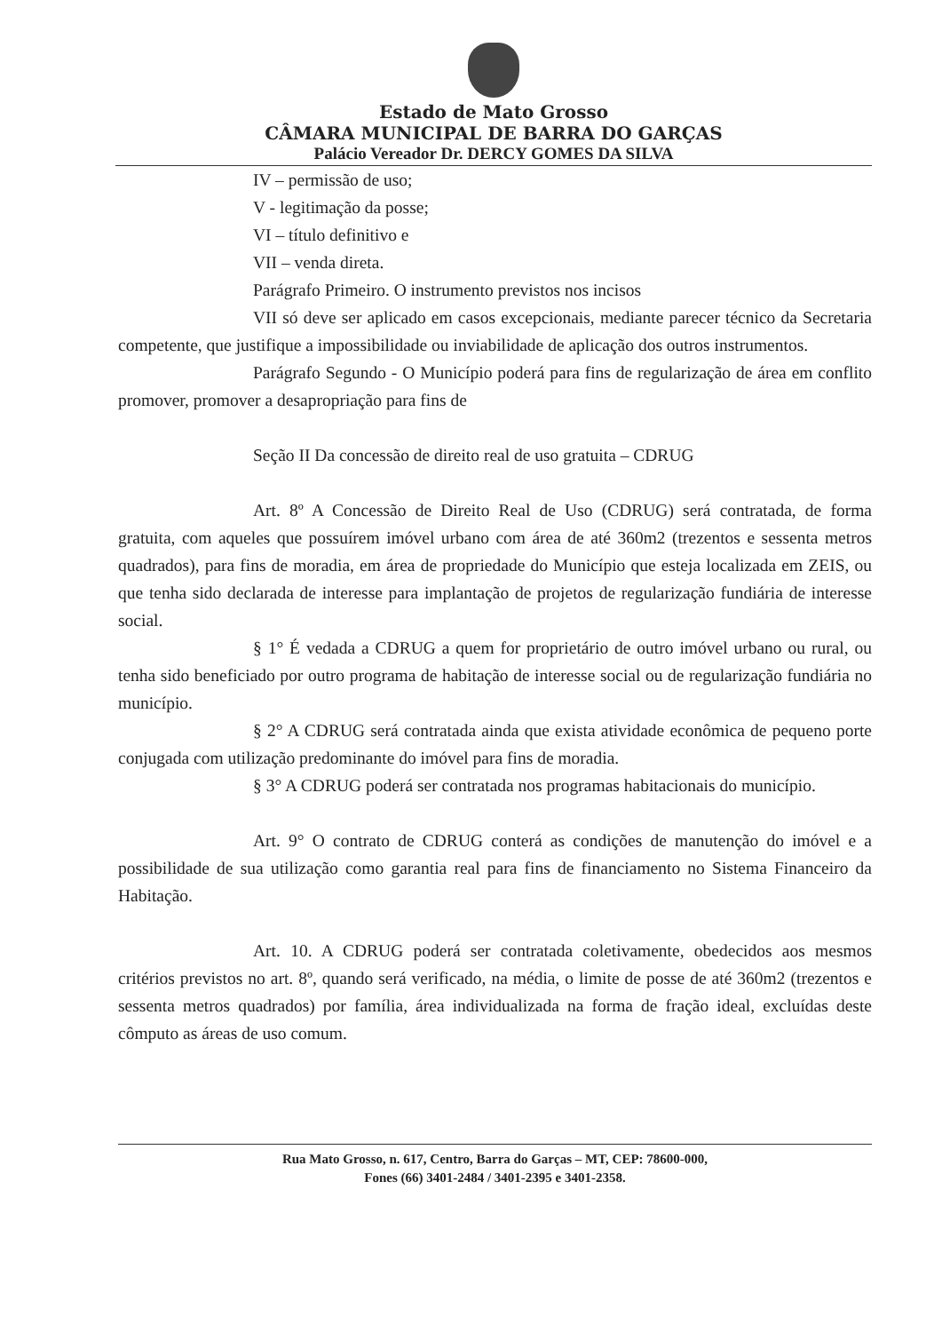Estado de Mato Grosso
CÂMARA MUNICIPAL DE BARRA DO GARÇAS
Palácio Vereador Dr. DERCY GOMES DA SILVA
IV – permissão de uso;
V - legitimação da posse;
VI – título definitivo e
VII – venda direta.
Parágrafo Primeiro. O instrumento previstos nos incisos
VII só deve ser aplicado em casos excepcionais, mediante parecer técnico da Secretaria competente, que justifique a impossibilidade ou inviabilidade de aplicação dos outros instrumentos.
Parágrafo Segundo - O Município poderá para fins de regularização de área em conflito promover, promover a desapropriação para fins de
Seção II Da concessão de direito real de uso gratuita – CDRUG
Art. 8º A Concessão de Direito Real de Uso (CDRUG) será contratada, de forma gratuita, com aqueles que possuírem imóvel urbano com área de até 360m2 (trezentos e sessenta metros quadrados), para fins de moradia, em área de propriedade do Município que esteja localizada em ZEIS, ou que tenha sido declarada de interesse para implantação de projetos de regularização fundiária de interesse social.
§ 1° É vedada a CDRUG a quem for proprietário de outro imóvel urbano ou rural, ou tenha sido beneficiado por outro programa de habitação de interesse social ou de regularização fundiária no município.
§ 2° A CDRUG será contratada ainda que exista atividade econômica de pequeno porte conjugada com utilização predominante do imóvel para fins de moradia.
§ 3° A CDRUG poderá ser contratada nos programas habitacionais do município.
Art. 9° O contrato de CDRUG conterá as condições de manutenção do imóvel e a possibilidade de sua utilização como garantia real para fins de financiamento no Sistema Financeiro da Habitação.
Art. 10. A CDRUG poderá ser contratada coletivamente, obedecidos aos mesmos critérios previstos no art. 8º, quando será verificado, na média, o limite de posse de até 360m2 (trezentos e sessenta metros quadrados) por família, área individualizada na forma de fração ideal, excluídas deste cômputo as áreas de uso comum.
Rua Mato Grosso, n. 617, Centro, Barra do Garças – MT, CEP: 78600-000,
Fones (66) 3401-2484 / 3401-2395 e 3401-2358.